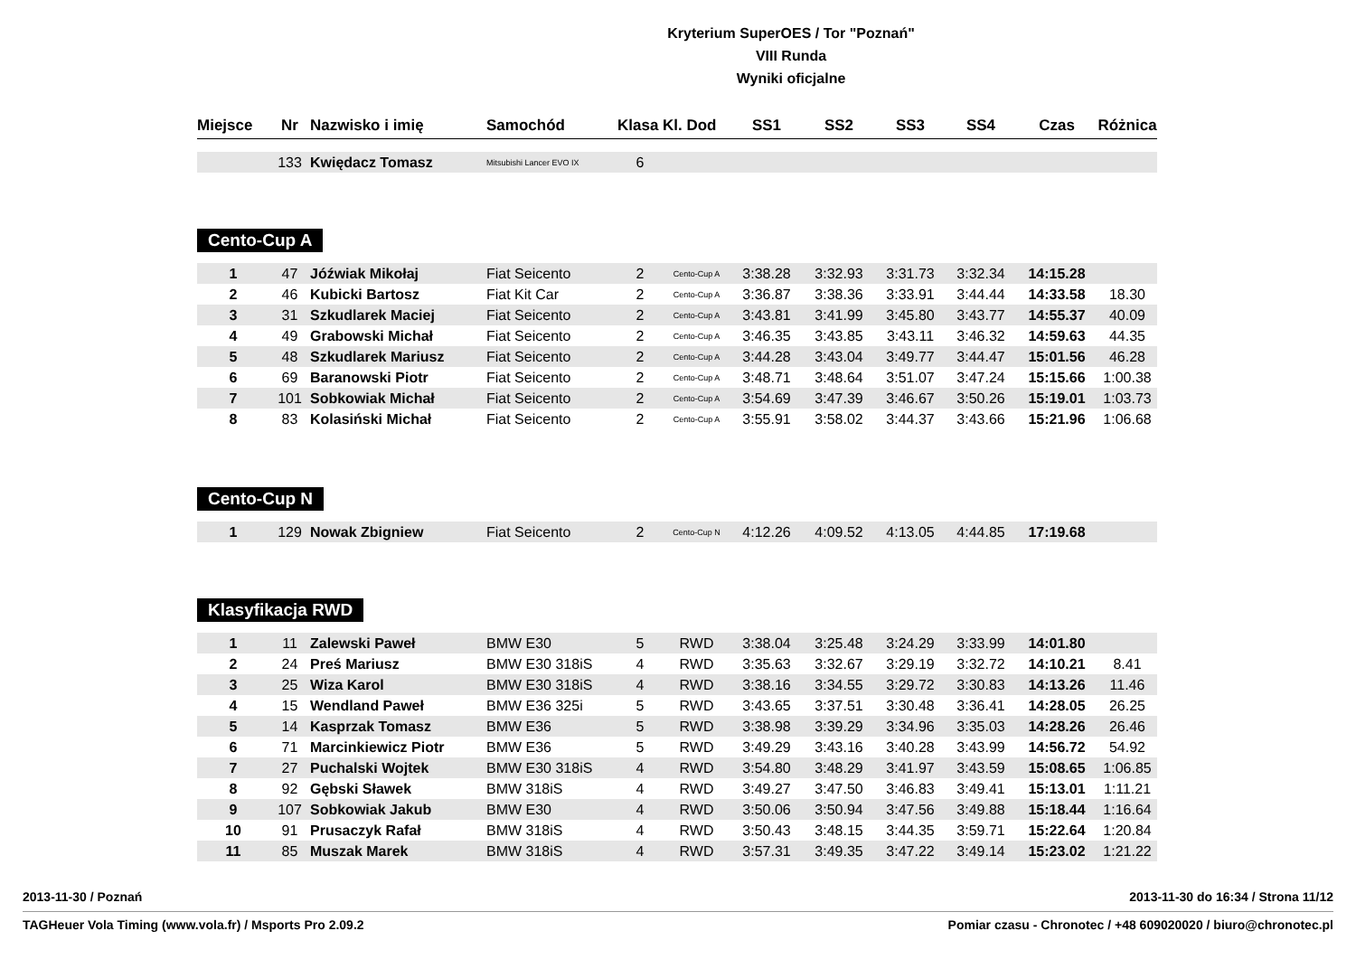Kryterium SuperOES / Tor "Poznań"
VIII Runda
Wyniki oficjalne
| Miejsce | Nr | Nazwisko i imię | Samochód | Klasa | Kl. Dod | SS1 | SS2 | SS3 | SS4 | Czas | Różnica |
| --- | --- | --- | --- | --- | --- | --- | --- | --- | --- | --- | --- |
| | 133 | Kwiędacz Tomasz | Mitsubishi Lancer EVO IX | 6 | | | | | | | |
Cento-Cup A
| 1 | 47 | Jóźwiak Mikołaj | Fiat Seicento | 2 | Cento-Cup A | 3:38.28 | 3:32.93 | 3:31.73 | 3:32.34 | 14:15.28 | |
| 2 | 46 | Kubicki Bartosz | Fiat Kit Car | 2 | Cento-Cup A | 3:36.87 | 3:38.36 | 3:33.91 | 3:44.44 | 14:33.58 | 18.30 |
| 3 | 31 | Szkudlarek Maciej | Fiat Seicento | 2 | Cento-Cup A | 3:43.81 | 3:41.99 | 3:45.80 | 3:43.77 | 14:55.37 | 40.09 |
| 4 | 49 | Grabowski Michał | Fiat Seicento | 2 | Cento-Cup A | 3:46.35 | 3:43.85 | 3:43.11 | 3:46.32 | 14:59.63 | 44.35 |
| 5 | 48 | Szkudlarek Mariusz | Fiat Seicento | 2 | Cento-Cup A | 3:44.28 | 3:43.04 | 3:49.77 | 3:44.47 | 15:01.56 | 46.28 |
| 6 | 69 | Baranowski Piotr | Fiat Seicento | 2 | Cento-Cup A | 3:48.71 | 3:48.64 | 3:51.07 | 3:47.24 | 15:15.66 | 1:00.38 |
| 7 | 101 | Sobkowiak Michał | Fiat Seicento | 2 | Cento-Cup A | 3:54.69 | 3:47.39 | 3:46.67 | 3:50.26 | 15:19.01 | 1:03.73 |
| 8 | 83 | Kolasiński Michał | Fiat Seicento | 2 | Cento-Cup A | 3:55.91 | 3:58.02 | 3:44.37 | 3:43.66 | 15:21.96 | 1:06.68 |
Cento-Cup N
| 1 | 129 | Nowak Zbigniew | Fiat Seicento | 2 | Cento-Cup N | 4:12.26 | 4:09.52 | 4:13.05 | 4:44.85 | 17:19.68 | |
Klasyfikacja RWD
| 1 | 11 | Zalewski Paweł | BMW E30 | 5 | RWD | 3:38.04 | 3:25.48 | 3:24.29 | 3:33.99 | 14:01.80 | |
| 2 | 24 | Preś Mariusz | BMW E30 318iS | 4 | RWD | 3:35.63 | 3:32.67 | 3:29.19 | 3:32.72 | 14:10.21 | 8.41 |
| 3 | 25 | Wiza Karol | BMW E30 318iS | 4 | RWD | 3:38.16 | 3:34.55 | 3:29.72 | 3:30.83 | 14:13.26 | 11.46 |
| 4 | 15 | Wendland Paweł | BMW E36 325i | 5 | RWD | 3:43.65 | 3:37.51 | 3:30.48 | 3:36.41 | 14:28.05 | 26.25 |
| 5 | 14 | Kasprzak Tomasz | BMW E36 | 5 | RWD | 3:38.98 | 3:39.29 | 3:34.96 | 3:35.03 | 14:28.26 | 26.46 |
| 6 | 71 | Marcinkiewicz Piotr | BMW E36 | 5 | RWD | 3:49.29 | 3:43.16 | 3:40.28 | 3:43.99 | 14:56.72 | 54.92 |
| 7 | 27 | Puchalski Wojtek | BMW E30 318iS | 4 | RWD | 3:54.80 | 3:48.29 | 3:41.97 | 3:43.59 | 15:08.65 | 1:06.85 |
| 8 | 92 | Gębski Sławek | BMW 318iS | 4 | RWD | 3:49.27 | 3:47.50 | 3:46.83 | 3:49.41 | 15:13.01 | 1:11.21 |
| 9 | 107 | Sobkowiak Jakub | BMW E30 | 4 | RWD | 3:50.06 | 3:50.94 | 3:47.56 | 3:49.88 | 15:18.44 | 1:16.64 |
| 10 | 91 | Prusaczyk Rafał | BMW 318iS | 4 | RWD | 3:50.43 | 3:48.15 | 3:44.35 | 3:59.71 | 15:22.64 | 1:20.84 |
| 11 | 85 | Muszak Marek | BMW 318iS | 4 | RWD | 3:57.31 | 3:49.35 | 3:47.22 | 3:49.14 | 15:23.02 | 1:21.22 |
2013-11-30 / Poznań 2013-11-30 do 16:34 / Strona 11/12
TAGHeuer Vola Timing (www.vola.fr) / Msports Pro 2.09.2 Pomiar czasu - Chronotec / +48 609020020 / biuro@chronotec.pl